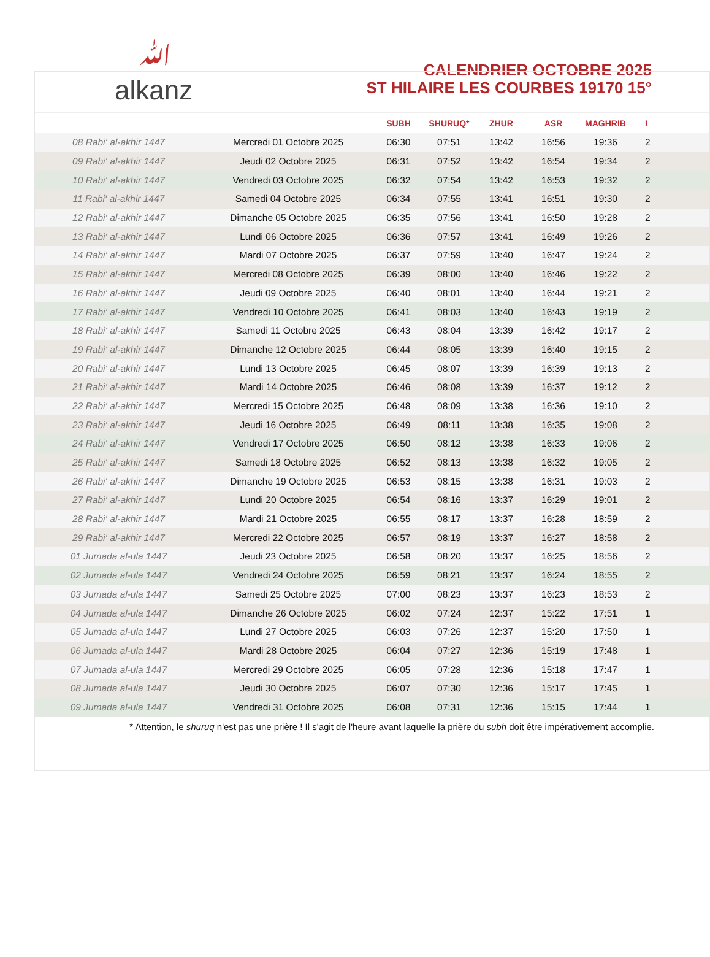ﷲ
alkanz
CALENDRIER OCTOBRE 2025
ST HILAIRE LES COURBES 19170 15°
| | | SUBH | SHURUQ* | ZHUR | ASR | MAGHRIB | I |
| --- | --- | --- | --- | --- | --- | --- | --- |
| 08 Rabi‘ al-akhir 1447 | Mercredi 01 Octobre 2025 | 06:30 | 07:51 | 13:42 | 16:56 | 19:36 | 2 |
| 09 Rabi‘ al-akhir 1447 | Jeudi 02 Octobre 2025 | 06:31 | 07:52 | 13:42 | 16:54 | 19:34 | 2 |
| 10 Rabi‘ al-akhir 1447 | Vendredi 03 Octobre 2025 | 06:32 | 07:54 | 13:42 | 16:53 | 19:32 | 2 |
| 11 Rabi‘ al-akhir 1447 | Samedi 04 Octobre 2025 | 06:34 | 07:55 | 13:41 | 16:51 | 19:30 | 2 |
| 12 Rabi‘ al-akhir 1447 | Dimanche 05 Octobre 2025 | 06:35 | 07:56 | 13:41 | 16:50 | 19:28 | 2 |
| 13 Rabi‘ al-akhir 1447 | Lundi 06 Octobre 2025 | 06:36 | 07:57 | 13:41 | 16:49 | 19:26 | 2 |
| 14 Rabi‘ al-akhir 1447 | Mardi 07 Octobre 2025 | 06:37 | 07:59 | 13:40 | 16:47 | 19:24 | 2 |
| 15 Rabi‘ al-akhir 1447 | Mercredi 08 Octobre 2025 | 06:39 | 08:00 | 13:40 | 16:46 | 19:22 | 2 |
| 16 Rabi‘ al-akhir 1447 | Jeudi 09 Octobre 2025 | 06:40 | 08:01 | 13:40 | 16:44 | 19:21 | 2 |
| 17 Rabi‘ al-akhir 1447 | Vendredi 10 Octobre 2025 | 06:41 | 08:03 | 13:40 | 16:43 | 19:19 | 2 |
| 18 Rabi‘ al-akhir 1447 | Samedi 11 Octobre 2025 | 06:43 | 08:04 | 13:39 | 16:42 | 19:17 | 2 |
| 19 Rabi‘ al-akhir 1447 | Dimanche 12 Octobre 2025 | 06:44 | 08:05 | 13:39 | 16:40 | 19:15 | 2 |
| 20 Rabi‘ al-akhir 1447 | Lundi 13 Octobre 2025 | 06:45 | 08:07 | 13:39 | 16:39 | 19:13 | 2 |
| 21 Rabi‘ al-akhir 1447 | Mardi 14 Octobre 2025 | 06:46 | 08:08 | 13:39 | 16:37 | 19:12 | 2 |
| 22 Rabi‘ al-akhir 1447 | Mercredi 15 Octobre 2025 | 06:48 | 08:09 | 13:38 | 16:36 | 19:10 | 2 |
| 23 Rabi‘ al-akhir 1447 | Jeudi 16 Octobre 2025 | 06:49 | 08:11 | 13:38 | 16:35 | 19:08 | 2 |
| 24 Rabi‘ al-akhir 1447 | Vendredi 17 Octobre 2025 | 06:50 | 08:12 | 13:38 | 16:33 | 19:06 | 2 |
| 25 Rabi‘ al-akhir 1447 | Samedi 18 Octobre 2025 | 06:52 | 08:13 | 13:38 | 16:32 | 19:05 | 2 |
| 26 Rabi‘ al-akhir 1447 | Dimanche 19 Octobre 2025 | 06:53 | 08:15 | 13:38 | 16:31 | 19:03 | 2 |
| 27 Rabi‘ al-akhir 1447 | Lundi 20 Octobre 2025 | 06:54 | 08:16 | 13:37 | 16:29 | 19:01 | 2 |
| 28 Rabi‘ al-akhir 1447 | Mardi 21 Octobre 2025 | 06:55 | 08:17 | 13:37 | 16:28 | 18:59 | 2 |
| 29 Rabi‘ al-akhir 1447 | Mercredi 22 Octobre 2025 | 06:57 | 08:19 | 13:37 | 16:27 | 18:58 | 2 |
| 01 Jumada al-ula 1447 | Jeudi 23 Octobre 2025 | 06:58 | 08:20 | 13:37 | 16:25 | 18:56 | 2 |
| 02 Jumada al-ula 1447 | Vendredi 24 Octobre 2025 | 06:59 | 08:21 | 13:37 | 16:24 | 18:55 | 2 |
| 03 Jumada al-ula 1447 | Samedi 25 Octobre 2025 | 07:00 | 08:23 | 13:37 | 16:23 | 18:53 | 2 |
| 04 Jumada al-ula 1447 | Dimanche 26 Octobre 2025 | 06:02 | 07:24 | 12:37 | 15:22 | 17:51 | 1 |
| 05 Jumada al-ula 1447 | Lundi 27 Octobre 2025 | 06:03 | 07:26 | 12:37 | 15:20 | 17:50 | 1 |
| 06 Jumada al-ula 1447 | Mardi 28 Octobre 2025 | 06:04 | 07:27 | 12:36 | 15:19 | 17:48 | 1 |
| 07 Jumada al-ula 1447 | Mercredi 29 Octobre 2025 | 06:05 | 07:28 | 12:36 | 15:18 | 17:47 | 1 |
| 08 Jumada al-ula 1447 | Jeudi 30 Octobre 2025 | 06:07 | 07:30 | 12:36 | 15:17 | 17:45 | 1 |
| 09 Jumada al-ula 1447 | Vendredi 31 Octobre 2025 | 06:08 | 07:31 | 12:36 | 15:15 | 17:44 | 1 |
* Attention, le shuruq n'est pas une prière ! Il s'agit de l'heure avant laquelle la prière du subh doit être impérativement accomplie.